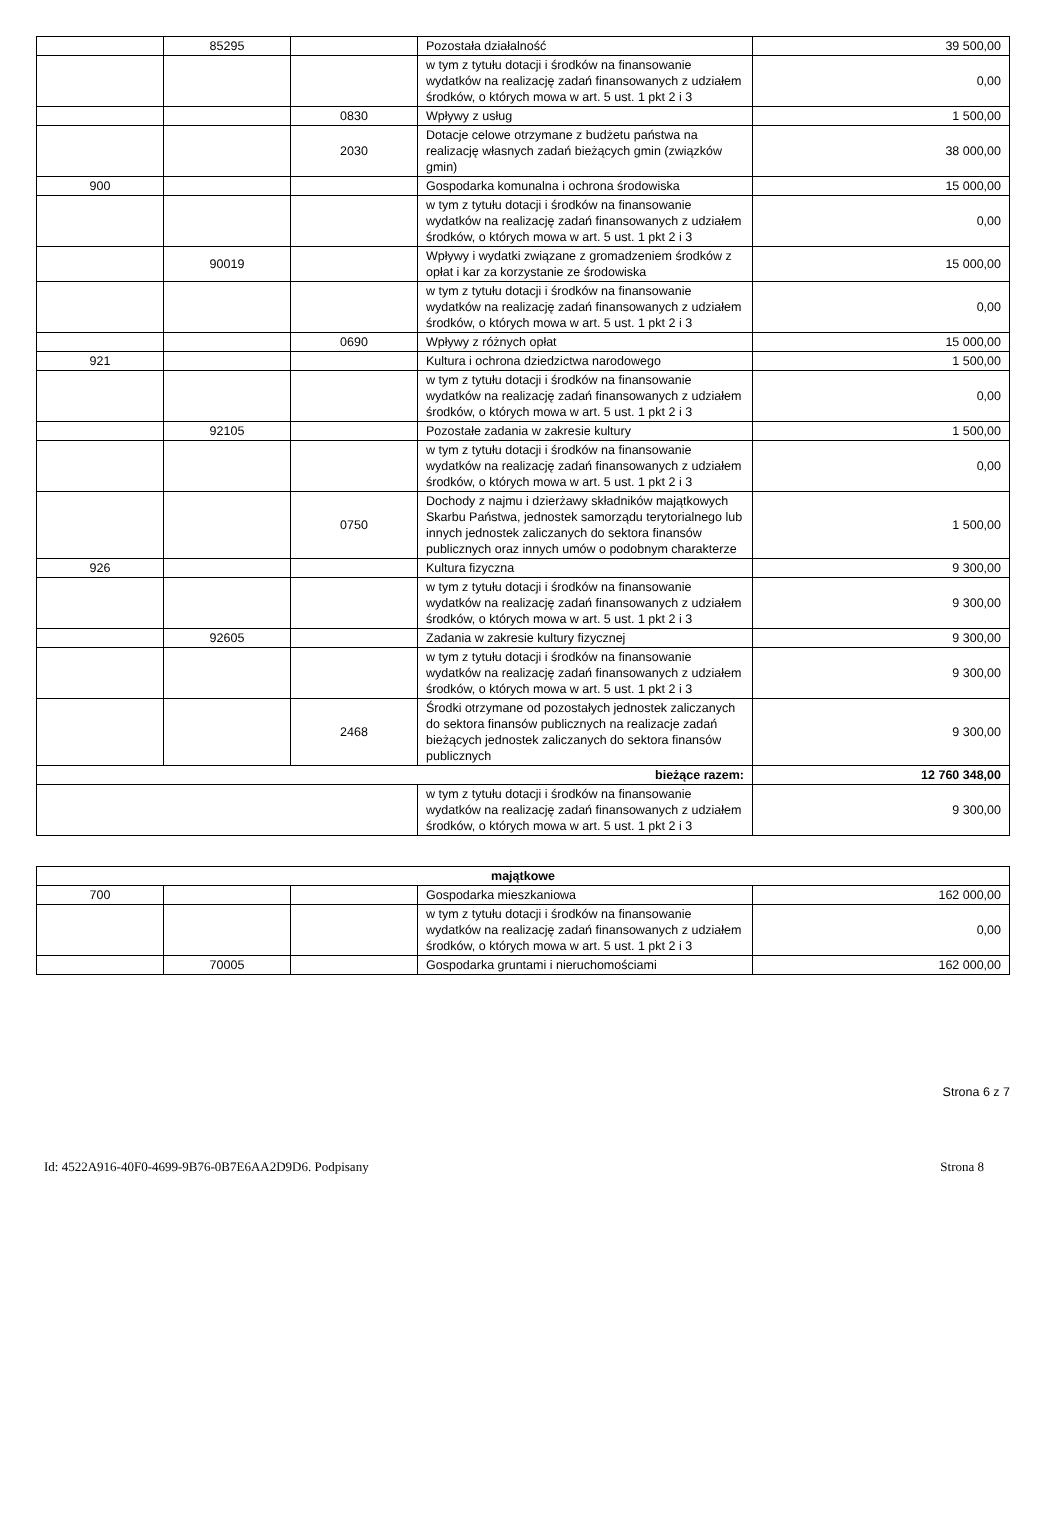| | 85295 | | Pozostała działalność | 39 500,00 |
| | | | w tym z tytułu dotacji i środków na finansowanie wydatków na realizację zadań finansowanych z udziałem środków, o których mowa w art. 5 ust. 1 pkt 2 i 3 | 0,00 |
| | | 0830 | Wpływy z usług | 1 500,00 |
| | | 2030 | Dotacje celowe otrzymane z budżetu państwa na realizację własnych zadań bieżących gmin (związków gmin) | 38 000,00 |
| 900 | | | Gospodarka komunalna i ochrona środowiska | 15 000,00 |
| | | | w tym z tytułu dotacji i środków na finansowanie wydatków na realizację zadań finansowanych z udziałem środków, o których mowa w art. 5 ust. 1 pkt 2 i 3 | 0,00 |
| | 90019 | | Wpływy i wydatki związane z gromadzeniem środków z opłat i kar za korzystanie ze środowiska | 15 000,00 |
| | | | w tym z tytułu dotacji i środków na finansowanie wydatków na realizację zadań finansowanych z udziałem środków, o których mowa w art. 5 ust. 1 pkt 2 i 3 | 0,00 |
| | | 0690 | Wpływy z różnych opłat | 15 000,00 |
| 921 | | | Kultura i ochrona dziedzictwa narodowego | 1 500,00 |
| | | | w tym z tytułu dotacji i środków na finansowanie wydatków na realizację zadań finansowanych z udziałem środków, o których mowa w art. 5 ust. 1 pkt 2 i 3 | 0,00 |
| | 92105 | | Pozostałe zadania w zakresie kultury | 1 500,00 |
| | | | w tym z tytułu dotacji i środków na finansowanie wydatków na realizację zadań finansowanych z udziałem środków, o których mowa w art. 5 ust. 1 pkt 2 i 3 | 0,00 |
| | | 0750 | Dochody z najmu i dzierżawy składników majątkowych Skarbu Państwa, jednostek samorządu terytorialnego lub innych jednostek zaliczanych do sektora finansów publicznych oraz innych umów o podobnym charakterze | 1 500,00 |
| 926 | | | Kultura fizyczna | 9 300,00 |
| | | | w tym z tytułu dotacji i środków na finansowanie wydatków na realizację zadań finansowanych z udziałem środków, o których mowa w art. 5 ust. 1 pkt 2 i 3 | 9 300,00 |
| | 92605 | | Zadania w zakresie kultury fizycznej | 9 300,00 |
| | | | w tym z tytułu dotacji i środków na finansowanie wydatków na realizację zadań finansowanych z udziałem środków, o których mowa w art. 5 ust. 1 pkt 2 i 3 | 9 300,00 |
| | | 2468 | Środki otrzymane od pozostałych jednostek zaliczanych do sektora finansów publicznych na realizacje zadań bieżących jednostek zaliczanych do sektora finansów publicznych | 9 300,00 |
| bieżące razem: | | | | 12 760 348,00 |
| | | | w tym z tytułu dotacji i środków na finansowanie wydatków na realizację zadań finansowanych z udziałem środków, o których mowa w art. 5 ust. 1 pkt 2 i 3 | 9 300,00 |
| majątkowe | | | | |
| 700 | | | Gospodarka mieszkaniowa | 162 000,00 |
| | | | w tym z tytułu dotacji i środków na finansowanie wydatków na realizację zadań finansowanych z udziałem środków, o których mowa w art. 5 ust. 1 pkt 2 i 3 | 0,00 |
| | 70005 | | Gospodarka gruntami i nieruchomościami | 162 000,00 |
Strona 6 z 7
Id: 4522A916-40F0-4699-9B76-0B7E6AA2D9D6. Podpisany Strona 8